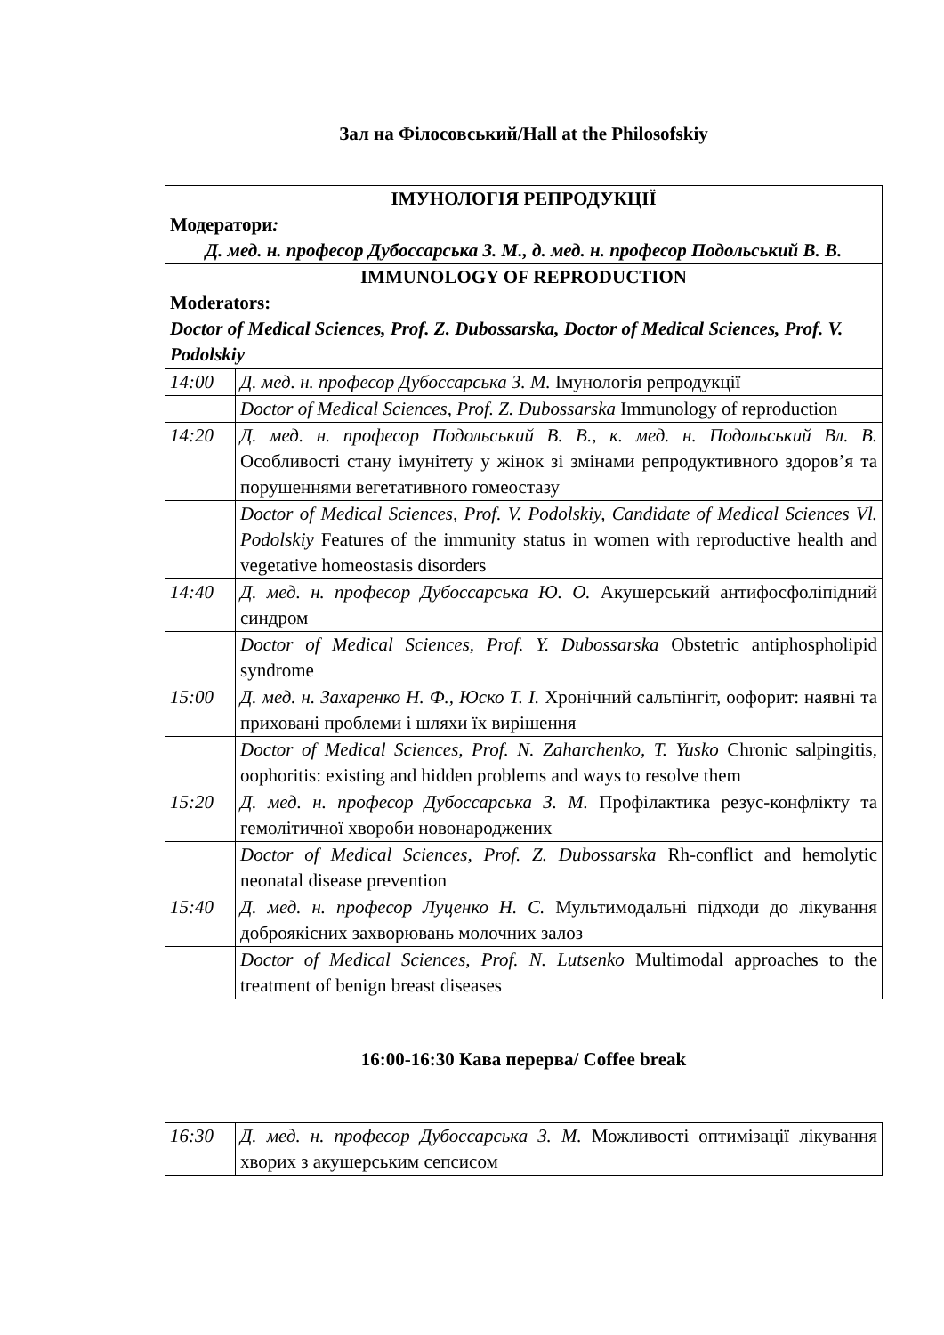Зал на Філосовський/Hall at the Philosofskiy
| ІМУНОЛОГІЯ РЕПРОДУКЦІЇ Модератори : Д. мед. н. професор Дубоссарська З. М., д. мед. н. професор Подольський В. В. | |
| IMMUNOLOGY OF REPRODUCTION Moderators: Doctor of Medical Sciences, Prof. Z. Dubossarska, Doctor of Medical Sciences, Prof. V. Podolskiy | |
| 14:00 | Д. мед. н. професор Дубоссарська З. М. Імунологія репродукції |
| | Doctor of Medical Sciences, Prof. Z. Dubossarska Immunology of reproduction |
| 14:20 | Д. мед. н. професор Подольський В. В., к. мед. н. Подольський Вл. В. Особливості стану імунітету у жінок зі змінами репродуктивного здоров’я та порушеннями вегетативного гомеостазу |
| | Doctor of Medical Sciences, Prof. V. Podolskiy, Candidate of Medical Sciences Vl. Podolskiy Features of the immunity status in women with reproductive health and vegetative homeostasis disorders |
| 14:40 | Д. мед. н. професор Дубоссарська Ю. О. Акушерський антифосфоліпідний синдром |
| | Doctor of Medical Sciences, Prof. Y. Dubossarska Obstetric antiphospholipid syndrome |
| 15:00 | Д. мед. н. Захаренко Н. Ф., Юско Т. І. Хронічний сальпінгіт, оофорит: наявні та приховані проблеми і шляхи їх вирішення |
| | Doctor of Medical Sciences, Prof. N. Zaharchenko, T. Yusko Chronic salpingitis, oophoritis: existing and hidden problems and ways to resolve them |
| 15:20 | Д. мед. н. професор Дубоссарська З. М. Профілактика резус-конфлікту та гемолітичної хвороби новонароджених |
| | Doctor of Medical Sciences, Prof. Z. Dubossarska Rh-conflict and hemolytic neonatal disease prevention |
| 15:40 | Д. мед. н. професор Луценко Н. С. Мультимодальні підходи до лікування доброякісних захворювань молочних залоз |
| | Doctor of Medical Sciences, Prof. N. Lutsenko Multimodal approaches to the treatment of benign breast diseases |
16:00-16:30 Кава перерва/ Coffee break
| 16:30 | Д. мед. н. професор Дубоссарська З. М. Можливості оптимізації лікування хворих з акушерським сепсисом |